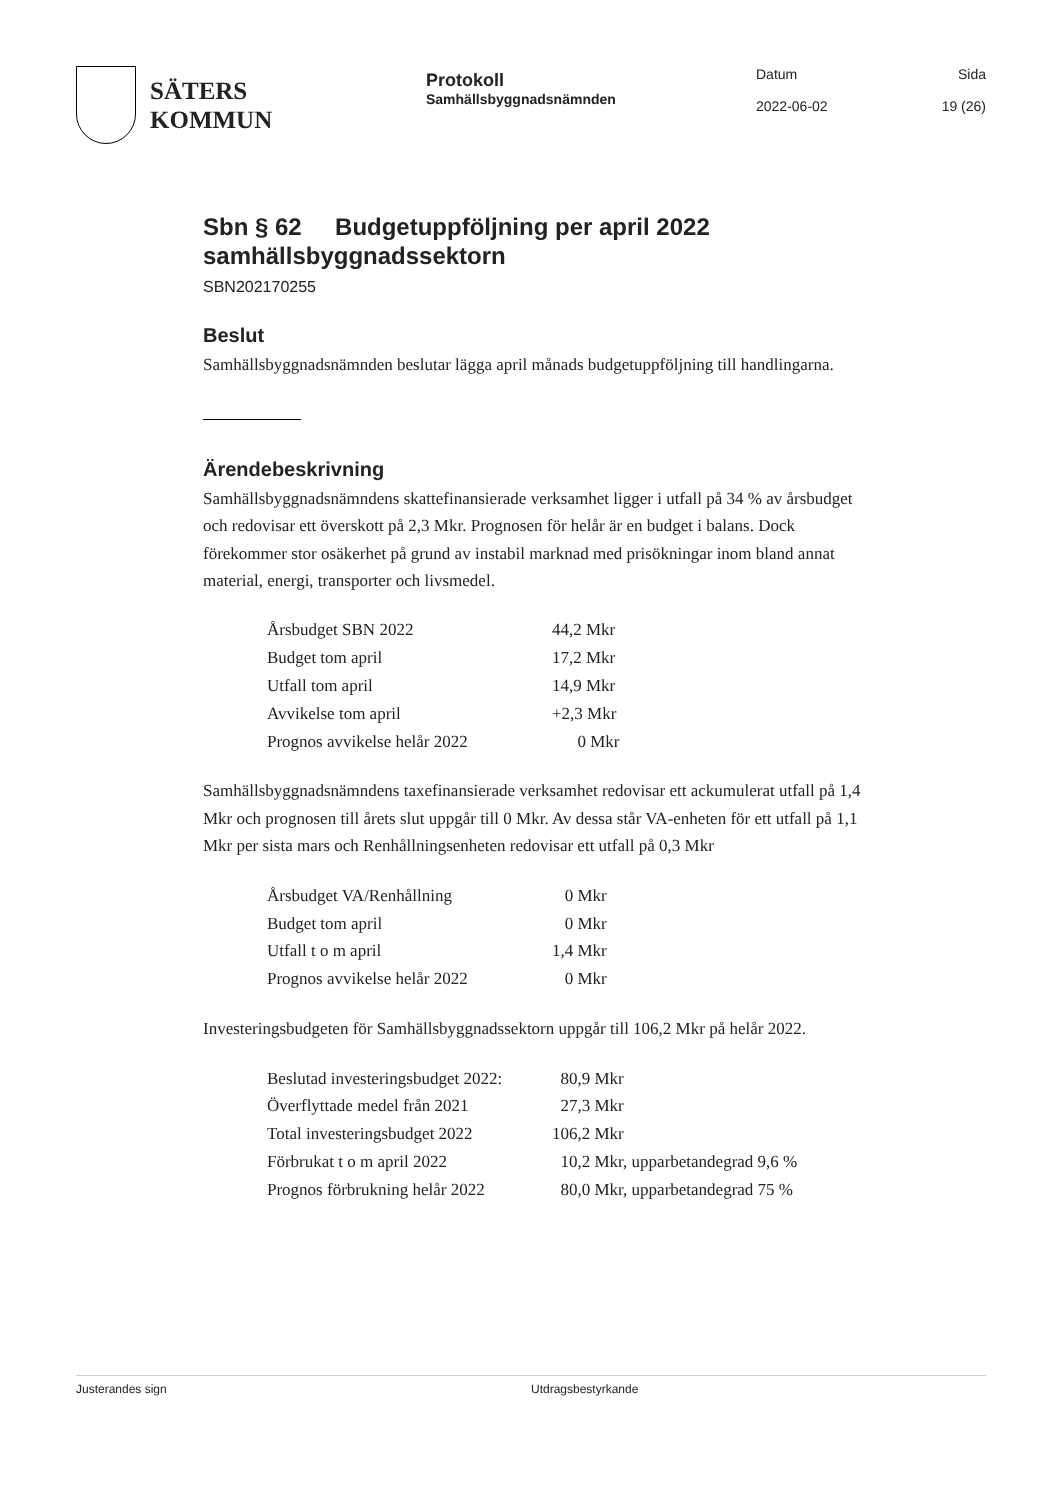SÄTERS
KOMMUN
Protokoll
Samhällsbyggnadsnämnden
Datum
2022-06-02
Sida
19 (26)
Sbn § 62 Budgetuppföljning per april 2022 samhällsbyggnadssektorn
SBN202170255
Beslut
Samhällsbyggnadsnämnden beslutar lägga april månads budgetuppföljning till handlingarna.
Ärendebeskrivning
Samhällsbyggnadsnämndens skattefinansierade verksamhet ligger i utfall på 34 % av årsbudget och redovisar ett överskott på 2,3 Mkr. Prognosen för helår är en budget i balans. Dock förekommer stor osäkerhet på grund av instabil marknad med prisökningar inom bland annat material, energi, transporter och livsmedel.
| Årsbudget SBN 2022 | 44,2 Mkr |
| Budget tom april | 17,2 Mkr |
| Utfall tom april | 14,9 Mkr |
| Avvikelse tom april | +2,3 Mkr |
| Prognos avvikelse helår 2022 | 0 Mkr |
Samhällsbyggnadsnämndens taxefinansierade verksamhet redovisar ett ackumulerat utfall på 1,4 Mkr och prognosen till årets slut uppgår till 0 Mkr. Av dessa står VA-enheten för ett utfall på 1,1 Mkr per sista mars och Renhållningsenheten redovisar ett utfall på 0,3 Mkr
| Årsbudget VA/Renhållning | 0 Mkr |
| Budget tom april | 0 Mkr |
| Utfall t o m april | 1,4 Mkr |
| Prognos avvikelse helår 2022 | 0 Mkr |
Investeringsbudgeten för Samhällsbyggnadssektorn uppgår till 106,2 Mkr på helår 2022.
| Beslutad investeringsbudget 2022: | 80,9 Mkr |
| Överflyttade medel från 2021 | 27,3 Mkr |
| Total investeringsbudget 2022 | 106,2 Mkr |
| Förbrukat t o m april 2022 | 10,2 Mkr, upparbetandegrad 9,6 % |
| Prognos förbrukning helår 2022 | 80,0 Mkr, upparbetandegrad 75 % |
Justerandes sign Utdragsbestyrkande